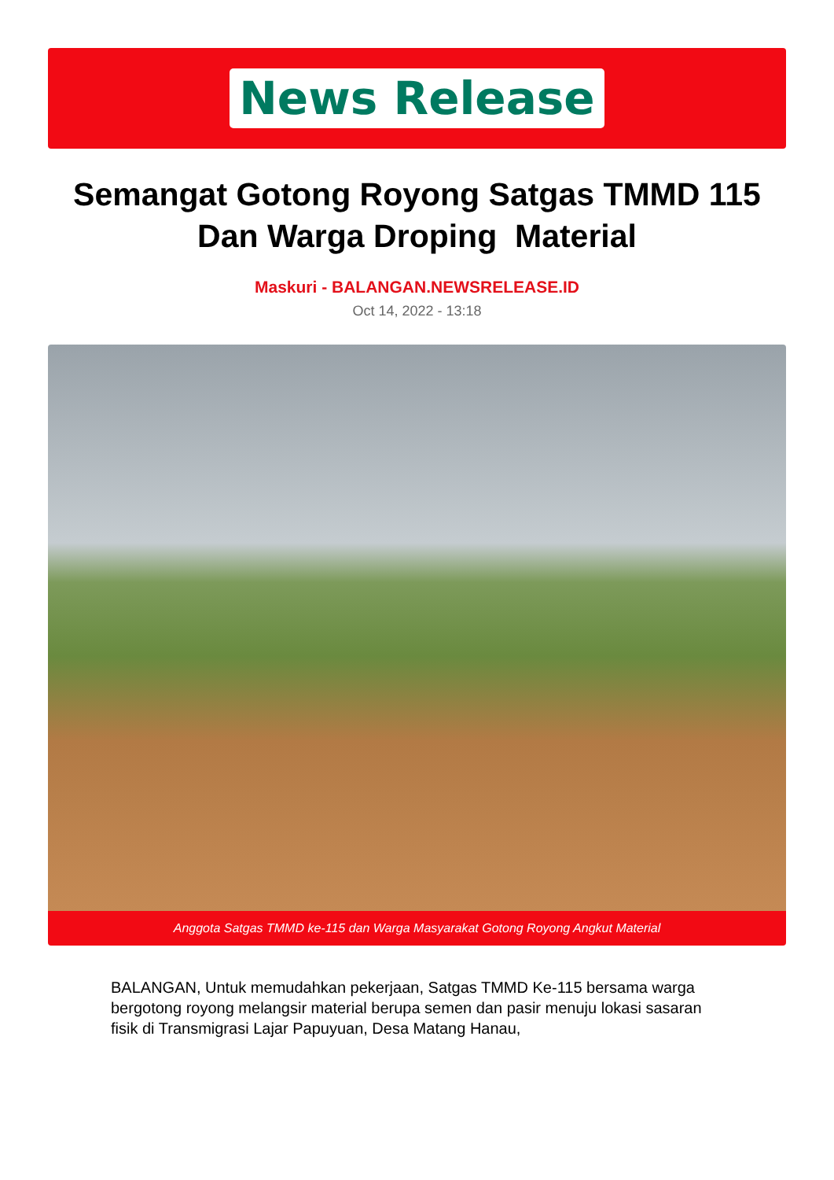News Release
Semangat Gotong Royong Satgas TMMD 115 Dan Warga Droping Material
Maskuri - BALANGAN.NEWSRELEASE.ID
Oct 14, 2022 - 13:18
Anggota Satgas TMMD ke-115 dan Warga Masyarakat Gotong Royong Angkut Material
BALANGAN, Untuk memudahkan pekerjaan, Satgas TMMD Ke-115 bersama warga bergotong royong melangsir material berupa semen dan pasir menuju lokasi sasaran fisik di Transmigrasi Lajar Papuyuan, Desa Matang Hanau,